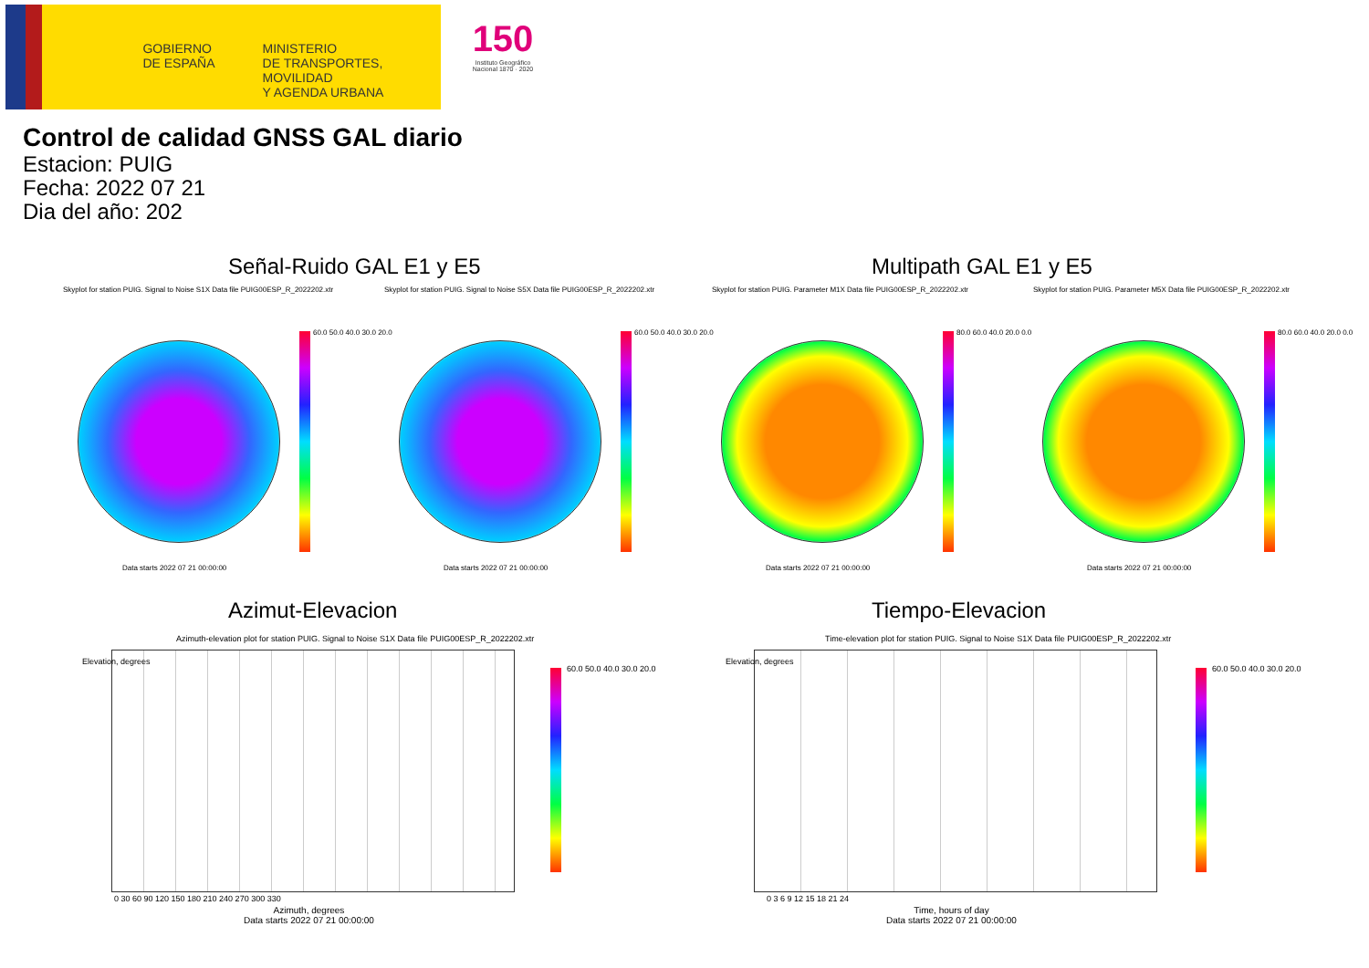GOBIERNO
DE ESPAÑA
MINISTERIO
DE TRANSPORTES, MOVILIDAD
Y AGENDA URBANA
150
Instituto Geográfico Nacional 1870 · 2020
Control de calidad GNSS GAL diario
Estacion: PUIG
Fecha: 2022 07 21
Dia del año: 202
Señal-Ruido GAL E1 y E5 Multipath GAL E1 y E5
Skyplot for station PUIG. Signal to Noise S1X Data file PUIG00ESP_R_2022202.xtr
Skyplot for station PUIG. Signal to Noise S5X Data file PUIG00ESP_R_2022202.xtr
Skyplot for station PUIG. Parameter M1X Data file PUIG00ESP_R_2022202.xtr
Skyplot for station PUIG. Parameter M5X Data file PUIG00ESP_R_2022202.xtr
60.0 50.0 40.0 30.0 20.0
Data starts 2022 07 21 00:00:00
60.0 50.0 40.0 30.0 20.0
Data starts 2022 07 21 00:00:00
80.0 60.0 40.0 20.0 0.0
Data starts 2022 07 21 00:00:00
80.0 60.0 40.0 20.0 0.0
Data starts 2022 07 21 00:00:00
Azimut-Elevacion Tiempo-Elevacion
Azimuth-elevation plot for station PUIG. Signal to Noise S1X Data file PUIG00ESP_R_2022202.xtr
Elevation, degrees
0 30 60 90 120 150 180 210 240 270 300 330
Azimuth, degrees
Data starts 2022 07 21 00:00:00
60.0 50.0 40.0 30.0 20.0
Time-elevation plot for station PUIG. Signal to Noise S1X Data file PUIG00ESP_R_2022202.xtr
Elevation, degrees
0 3 6 9 12 15 18 21 24
Time, hours of day
Data starts 2022 07 21 00:00:00
60.0 50.0 40.0 30.0 20.0